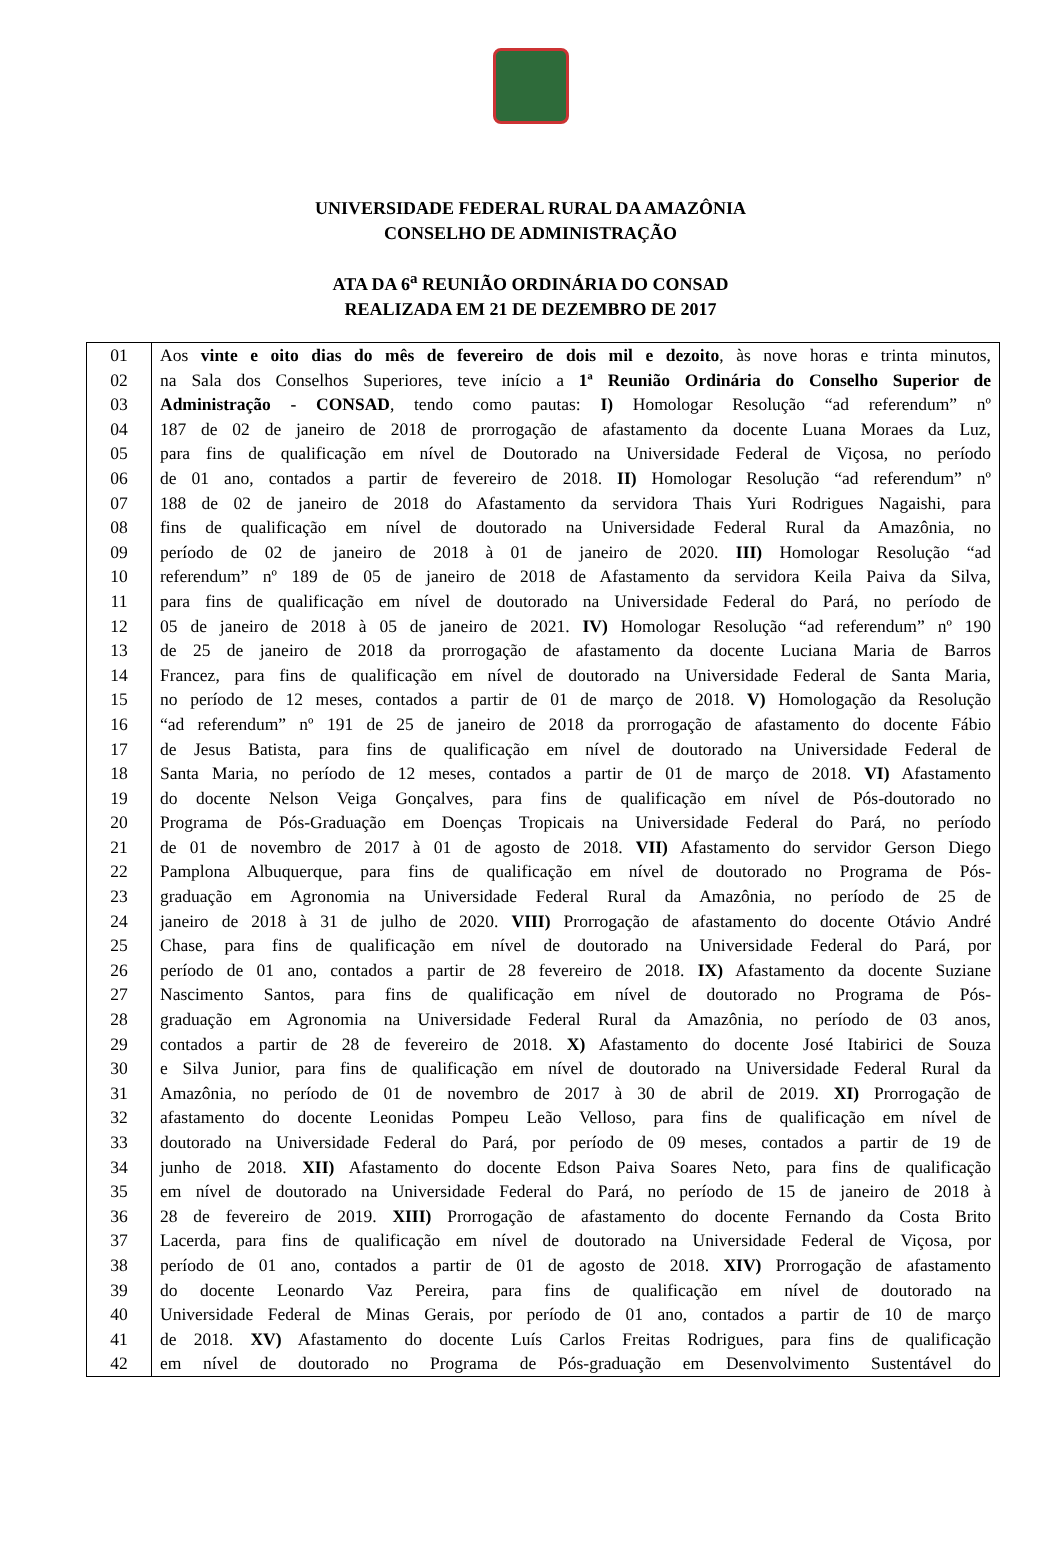UNIVERSIDADE FEDERAL RURAL DA AMAZÔNIA
CONSELHO DE ADMINISTRAÇÃO
ATA DA 6<sup>a</sup> REUNIÃO ORDINÁRIA DO CONSAD
REALIZADA EM 21 DE DEZEMBRO DE 2017
| 01 | Aos vinte e oito dias do mês de fevereiro de dois mil e dezoito , às nove horas e trinta minutos, |
| 02 | na Sala dos Conselhos Superiores, teve início a 1ª Reunião Ordinária do Conselho Superior de |
| 03 | Administração - CONSAD , tendo como pautas: I) Homologar Resolução “ad referendum” nº |
| 04 | 187 de 02 de janeiro de 2018 de prorrogação de afastamento da docente Luana Moraes da Luz, |
| 05 | para fins de qualificação em nível de Doutorado na Universidade Federal de Viçosa, no período |
| 06 | de 01 ano, contados a partir de fevereiro de 2018. II) Homologar Resolução “ad referendum” nº |
| 07 | 188 de 02 de janeiro de 2018 do Afastamento da servidora Thais Yuri Rodrigues Nagaishi, para |
| 08 | fins de qualificação em nível de doutorado na Universidade Federal Rural da Amazônia, no |
| 09 | período de 02 de janeiro de 2018 à 01 de janeiro de 2020. III) Homologar Resolução “ad |
| 10 | referendum” nº 189 de 05 de janeiro de 2018 de Afastamento da servidora Keila Paiva da Silva, |
| 11 | para fins de qualificação em nível de doutorado na Universidade Federal do Pará, no período de |
| 12 | 05 de janeiro de 2018 à 05 de janeiro de 2021. IV) Homologar Resolução “ad referendum” nº 190 |
| 13 | de 25 de janeiro de 2018 da prorrogação de afastamento da docente Luciana Maria de Barros |
| 14 | Francez, para fins de qualificação em nível de doutorado na Universidade Federal de Santa Maria, |
| 15 | no período de 12 meses, contados a partir de 01 de março de 2018. V) Homologação da Resolução |
| 16 | “ad referendum” nº 191 de 25 de janeiro de 2018 da prorrogação de afastamento do docente Fábio |
| 17 | de Jesus Batista, para fins de qualificação em nível de doutorado na Universidade Federal de |
| 18 | Santa Maria, no período de 12 meses, contados a partir de 01 de março de 2018. VI) Afastamento |
| 19 | do docente Nelson Veiga Gonçalves, para fins de qualificação em nível de Pós-doutorado no |
| 20 | Programa de Pós-Graduação em Doenças Tropicais na Universidade Federal do Pará, no período |
| 21 | de 01 de novembro de 2017 à 01 de agosto de 2018. VII) Afastamento do servidor Gerson Diego |
| 22 | Pamplona Albuquerque, para fins de qualificação em nível de doutorado no Programa de Pós- |
| 23 | graduação em Agronomia na Universidade Federal Rural da Amazônia, no período de 25 de |
| 24 | janeiro de 2018 à 31 de julho de 2020. VIII) Prorrogação de afastamento do docente Otávio André |
| 25 | Chase, para fins de qualificação em nível de doutorado na Universidade Federal do Pará, por |
| 26 | período de 01 ano, contados a partir de 28 fevereiro de 2018. IX) Afastamento da docente Suziane |
| 27 | Nascimento Santos, para fins de qualificação em nível de doutorado no Programa de Pós- |
| 28 | graduação em Agronomia na Universidade Federal Rural da Amazônia, no período de 03 anos, |
| 29 | contados a partir de 28 de fevereiro de 2018. X) Afastamento do docente José Itabirici de Souza |
| 30 | e Silva Junior, para fins de qualificação em nível de doutorado na Universidade Federal Rural da |
| 31 | Amazônia, no período de 01 de novembro de 2017 à 30 de abril de 2019. XI) Prorrogação de |
| 32 | afastamento do docente Leonidas Pompeu Leão Velloso, para fins de qualificação em nível de |
| 33 | doutorado na Universidade Federal do Pará, por período de 09 meses, contados a partir de 19 de |
| 34 | junho de 2018. XII) Afastamento do docente Edson Paiva Soares Neto, para fins de qualificação |
| 35 | em nível de doutorado na Universidade Federal do Pará, no período de 15 de janeiro de 2018 à |
| 36 | 28 de fevereiro de 2019. XIII) Prorrogação de afastamento do docente Fernando da Costa Brito |
| 37 | Lacerda, para fins de qualificação em nível de doutorado na Universidade Federal de Viçosa, por |
| 38 | período de 01 ano, contados a partir de 01 de agosto de 2018. XIV) Prorrogação de afastamento |
| 39 | do docente Leonardo Vaz Pereira, para fins de qualificação em nível de doutorado na |
| 40 | Universidade Federal de Minas Gerais, por período de 01 ano, contados a partir de 10 de março |
| 41 | de 2018. XV) Afastamento do docente Luís Carlos Freitas Rodrigues, para fins de qualificação |
| 42 | em nível de doutorado no Programa de Pós-graduação em Desenvolvimento Sustentável do |